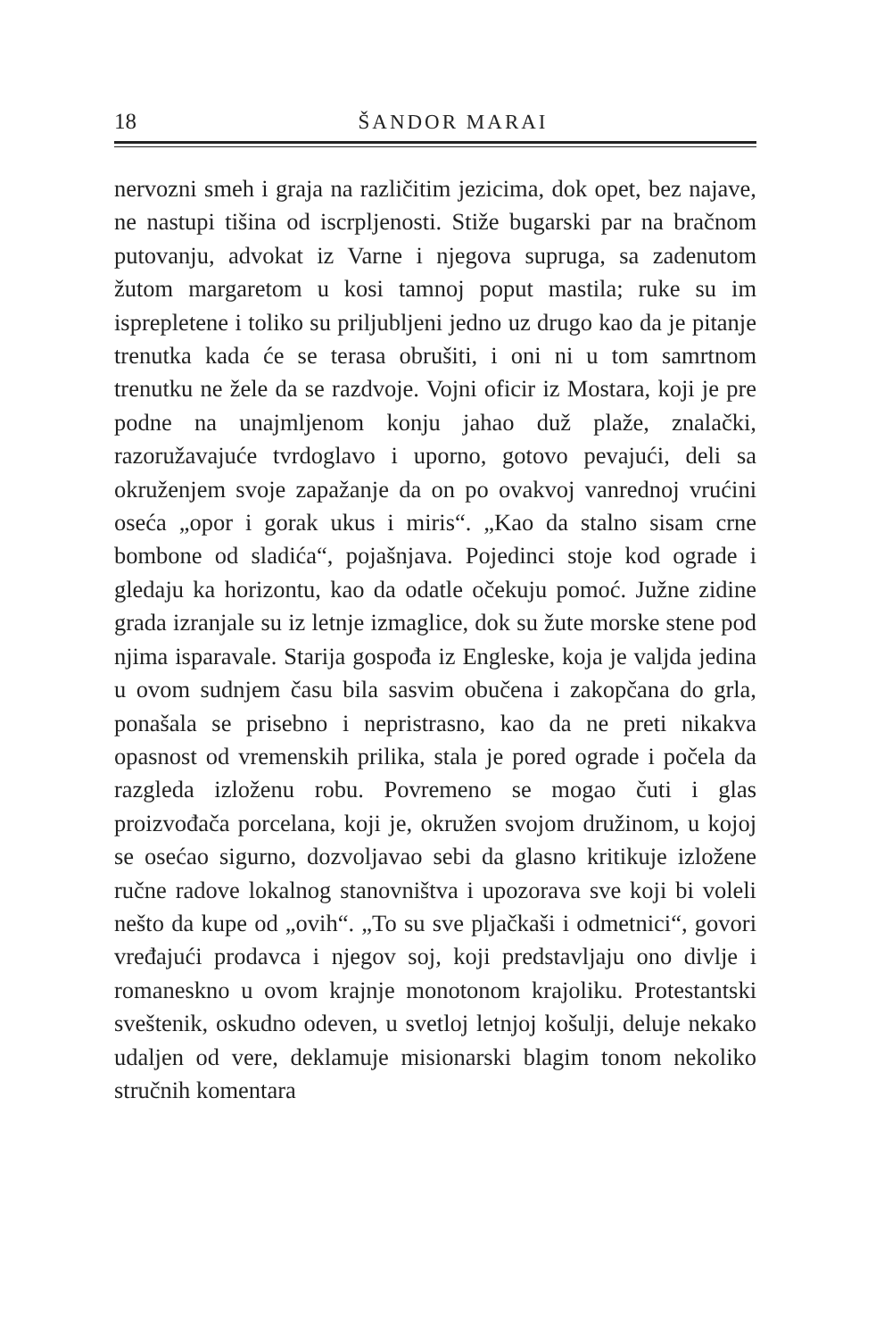18 ŠANDOR MARAI
nervozni smeh i graja na različitim jezicima, dok opet, bez najave, ne nastupi tišina od iscrpljenosti. Stiže bugarski par na bračnom putovanju, advokat iz Varne i njegova supruga, sa zadenutom žutom margaretom u kosi tamnoj poput mastila; ruke su im isprepletene i toliko su priljubljeni jedno uz drugo kao da je pitanje trenutka kada će se terasa obrušiti, i oni ni u tom samrtnom trenutku ne žele da se razdvoje. Vojni oficir iz Mostara, koji je pre podne na unajmljenom konju jahao duž plaže, znalački, razoružavajuće tvrdoglavo i uporno, gotovo pevajući, deli sa okruženjem svoje zapažanje da on po ovakvoj vanrednoj vrućini oseća „opor i gorak ukus i miris“. „Kao da stalno sisam crne bombone od sladića“, pojašnjava. Pojedinci stoje kod ograde i gledaju ka horizontu, kao da odatle očekuju pomoć. Južne zidine grada izranjale su iz letnje izmaglice, dok su žute morske stene pod njima isparavale. Starija gospođa iz Engleske, koja je valjda jedina u ovom sudnjem času bila sasvim obučena i zakopčana do grla, ponašala se prisebno i nepristrasno, kao da ne preti nikakva opasnost od vremenskih prilika, stala je pored ograde i počela da razgleda izloženu robu. Povremeno se mogao čuti i glas proizvođača porcelana, koji je, okružen svojom družinom, u kojoj se osećao sigurno, dozvoljavao sebi da glasno kritikuje izložene ručne radove lokalnog stanovništva i upozorava sve koji bi voleli nešto da kupe od „ovih“. „To su sve pljačkaši i odmetnici“, govori vređajući prodavca i njegov soj, koji predstavljaju ono divlje i romaneskno u ovom krajnje monotonom krajoliku. Protestantski sveštenik, oskudno odeven, u svetloj letnjoj košulji, deluje nekako udaljen od vere, deklamuje misionarski blagim tonom nekoliko stručnih komentara